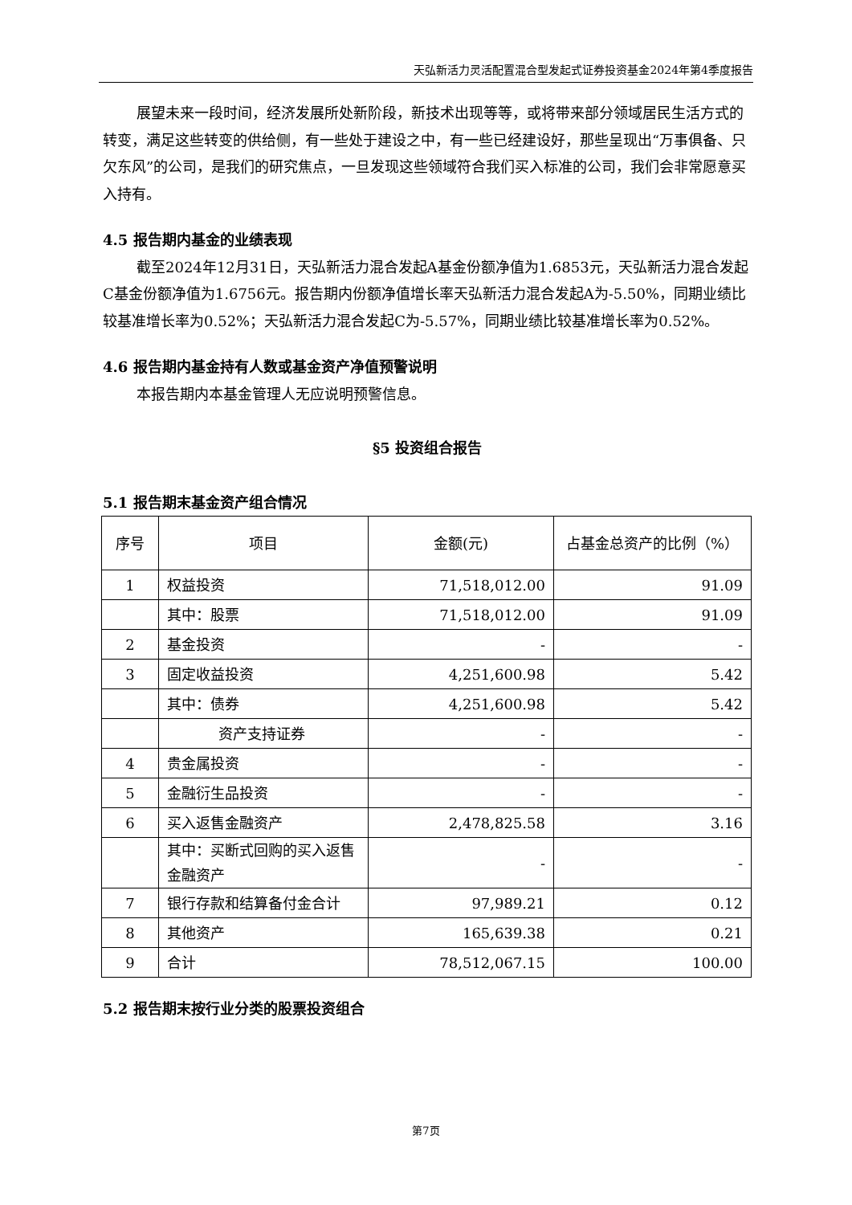天弘新活力灵活配置混合型发起式证券投资基金2024年第4季度报告
展望未来一段时间，经济发展所处新阶段，新技术出现等等，或将带来部分领域居民生活方式的转变，满足这些转变的供给侧，有一些处于建设之中，有一些已经建设好，那些呈现出“万事俱备、只欠东风”的公司，是我们的研究焦点，一旦发现这些领域符合我们买入标准的公司，我们会非常愿意买入持有。
4.5 报告期内基金的业绩表现
截至2024年12月31日，天弘新活力混合发起A基金份额净值为1.6853元，天弘新活力混合发起C基金份额净值为1.6756元。报告期内份额净值增长率天弘新活力混合发起A为-5.50%，同期业绩比较基准增长率为0.52%；天弘新活力混合发起C为-5.57%，同期业绩比较基准增长率为0.52%。
4.6 报告期内基金持有人数或基金资产净值预警说明
本报告期内本基金管理人无应说明预警信息。
§5 投资组合报告
5.1 报告期末基金资产组合情况
| 序号 | 项目 | 金额(元) | 占基金总资产的比例（%） |
| 1 | 权益投资 | 71,518,012.00 | 91.09 |
| | 其中：股票 | 71,518,012.00 | 91.09 |
| 2 | 基金投资 | - | - |
| 3 | 固定收益投资 | 4,251,600.98 | 5.42 |
| | 其中：债券 | 4,251,600.98 | 5.42 |
| | 资产支持证券 | - | - |
| 4 | 贵金属投资 | - | - |
| 5 | 金融衍生品投资 | - | - |
| 6 | 买入返售金融资产 | 2,478,825.58 | 3.16 |
| | 其中：买断式回购的买入返售金融资产 | - | - |
| 7 | 银行存款和结算备付金合计 | 97,989.21 | 0.12 |
| 8 | 其他资产 | 165,639.38 | 0.21 |
| 9 | 合计 | 78,512,067.15 | 100.00 |
5.2 报告期末按行业分类的股票投资组合
第7页